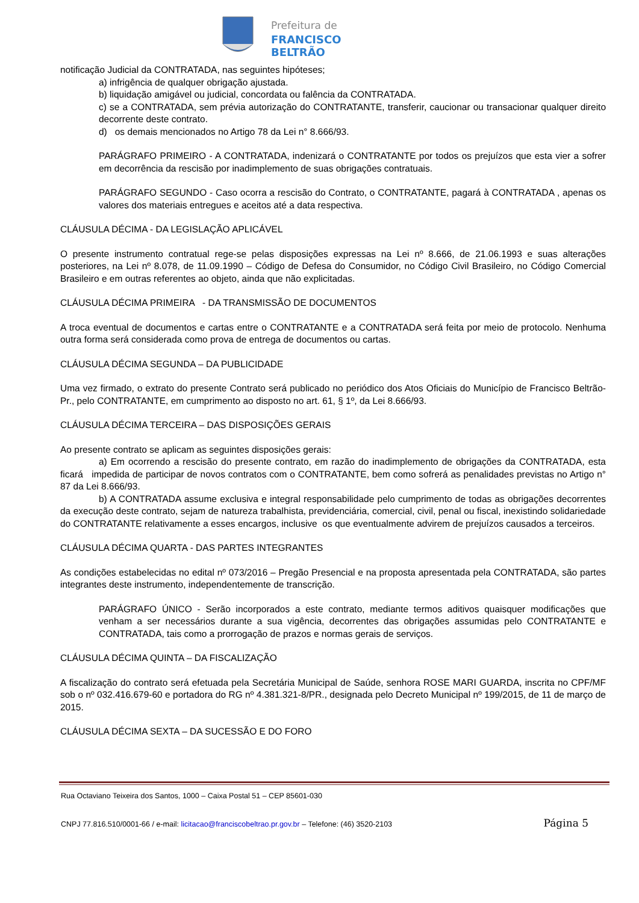Prefeitura de
FRANCISCO BELTRÃO
notificação Judicial da CONTRATADA, nas seguintes hipóteses;
a) infrigência de qualquer obrigação ajustada.
b) liquidação amigável ou judicial, concordata ou falência da CONTRATADA.
c) se a CONTRATADA, sem prévia autorização do CONTRATANTE, transferir, caucionar ou transacionar qualquer direito decorrente deste contrato.
d) os demais mencionados no Artigo 78 da Lei n° 8.666/93.
PARÁGRAFO PRIMEIRO - A CONTRATADA, indenizará o CONTRATANTE por todos os prejuízos que esta vier a sofrer em decorrência da rescisão por inadimplemento de suas obrigações contratuais.
PARÁGRAFO SEGUNDO - Caso ocorra a rescisão do Contrato, o CONTRATANTE, pagará à CONTRATADA , apenas os valores dos materiais entregues e aceitos até a data respectiva.
CLÁUSULA DÉCIMA - DA LEGISLAÇÃO APLICÁVEL
O presente instrumento contratual rege-se pelas disposições expressas na Lei nº 8.666, de 21.06.1993 e suas alterações posteriores, na Lei nº 8.078, de 11.09.1990 – Código de Defesa do Consumidor, no Código Civil Brasileiro, no Código Comercial Brasileiro e em outras referentes ao objeto, ainda que não explicitadas.
CLÁUSULA DÉCIMA PRIMEIRA - DA TRANSMISSÃO DE DOCUMENTOS
A troca eventual de documentos e cartas entre o CONTRATANTE e a CONTRATADA será feita por meio de protocolo. Nenhuma outra forma será considerada como prova de entrega de documentos ou cartas.
CLÁUSULA DÉCIMA SEGUNDA – DA PUBLICIDADE
Uma vez firmado, o extrato do presente Contrato será publicado no periódico dos Atos Oficiais do Município de Francisco Beltrão-Pr., pelo CONTRATANTE, em cumprimento ao disposto no art. 61, § 1º, da Lei 8.666/93.
CLÁUSULA DÉCIMA TERCEIRA – DAS DISPOSIÇÕES GERAIS
Ao presente contrato se aplicam as seguintes disposições gerais:
a) Em ocorrendo a rescisão do presente contrato, em razão do inadimplemento de obrigações da CONTRATADA, esta ficará impedida de participar de novos contratos com o CONTRATANTE, bem como sofrerá as penalidades previstas no Artigo n° 87 da Lei 8.666/93.
b) A CONTRATADA assume exclusiva e integral responsabilidade pelo cumprimento de todas as obrigações decorrentes da execução deste contrato, sejam de natureza trabalhista, previdenciária, comercial, civil, penal ou fiscal, inexistindo solidariedade do CONTRATANTE relativamente a esses encargos, inclusive os que eventualmente advirem de prejuízos causados a terceiros.
CLÁUSULA DÉCIMA QUARTA - DAS PARTES INTEGRANTES
As condições estabelecidas no edital nº 073/2016 – Pregão Presencial e na proposta apresentada pela CONTRATADA, são partes integrantes deste instrumento, independentemente de transcrição.
PARÁGRAFO ÚNICO - Serão incorporados a este contrato, mediante termos aditivos quaisquer modificações que venham a ser necessários durante a sua vigência, decorrentes das obrigações assumidas pelo CONTRATANTE e CONTRATADA, tais como a prorrogação de prazos e normas gerais de serviços.
CLÁUSULA DÉCIMA QUINTA – DA FISCALIZAÇÃO
A fiscalização do contrato será efetuada pela Secretária Municipal de Saúde, senhora ROSE MARI GUARDA, inscrita no CPF/MF sob o nº 032.416.679-60 e portadora do RG nº 4.381.321-8/PR., designada pelo Decreto Municipal nº 199/2015, de 11 de março de 2015.
CLÁUSULA DÉCIMA SEXTA – DA SUCESSÃO E DO FORO
Rua Octaviano Teixeira dos Santos, 1000 – Caixa Postal 51 – CEP 85601-030
CNPJ 77.816.510/0001-66 / e-mail: licitacao@franciscobeltrao.pr.gov.br – Telefone: (46) 3520-2103 Página 5